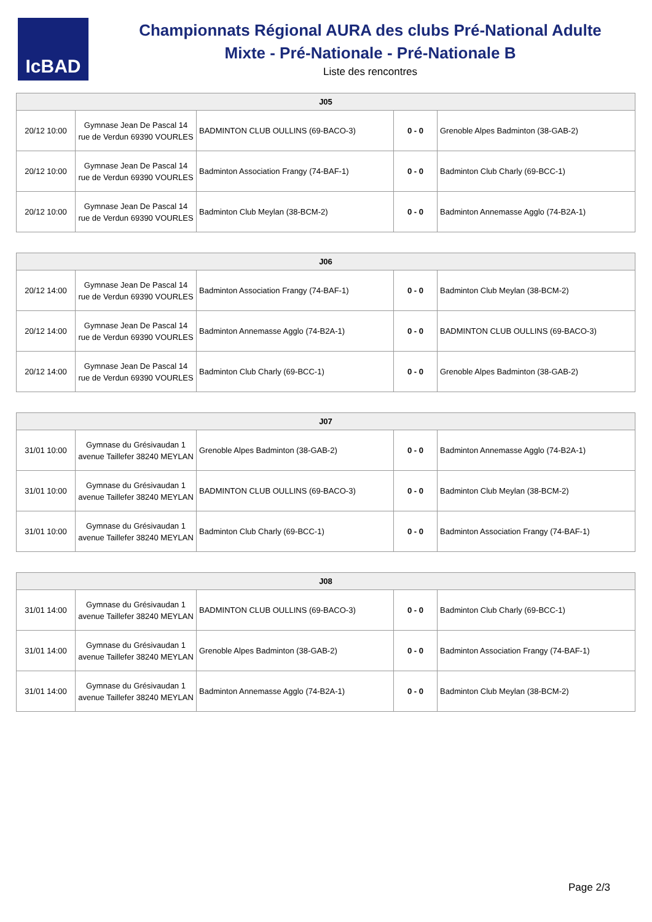IcBAD
Championnats Régional AURA des clubs Pré-National Adulte
Mixte - Pré-Nationale - Pré-Nationale B
Liste des rencontres
| J05 | | | | |
| --- | --- | --- | --- | --- |
| 20/12 10:00 | Gymnase Jean De Pascal 14 rue de Verdun 69390 VOURLES | BADMINTON CLUB OULLINS (69-BACO-3) | 0 - 0 | Grenoble Alpes Badminton (38-GAB-2) |
| 20/12 10:00 | Gymnase Jean De Pascal 14 rue de Verdun 69390 VOURLES | Badminton Association Frangy (74-BAF-1) | 0 - 0 | Badminton Club Charly (69-BCC-1) |
| 20/12 10:00 | Gymnase Jean De Pascal 14 rue de Verdun 69390 VOURLES | Badminton Club Meylan (38-BCM-2) | 0 - 0 | Badminton Annemasse Agglo (74-B2A-1) |
| J06 | | | | |
| --- | --- | --- | --- | --- |
| 20/12 14:00 | Gymnase Jean De Pascal 14 rue de Verdun 69390 VOURLES | Badminton Association Frangy (74-BAF-1) | 0 - 0 | Badminton Club Meylan (38-BCM-2) |
| 20/12 14:00 | Gymnase Jean De Pascal 14 rue de Verdun 69390 VOURLES | Badminton Annemasse Agglo (74-B2A-1) | 0 - 0 | BADMINTON CLUB OULLINS (69-BACO-3) |
| 20/12 14:00 | Gymnase Jean De Pascal 14 rue de Verdun 69390 VOURLES | Badminton Club Charly (69-BCC-1) | 0 - 0 | Grenoble Alpes Badminton (38-GAB-2) |
| J07 | | | | |
| --- | --- | --- | --- | --- |
| 31/01 10:00 | Gymnase du Grésivaudan 1 avenue Taillefer 38240 MEYLAN | Grenoble Alpes Badminton (38-GAB-2) | 0 - 0 | Badminton Annemasse Agglo (74-B2A-1) |
| 31/01 10:00 | Gymnase du Grésivaudan 1 avenue Taillefer 38240 MEYLAN | BADMINTON CLUB OULLINS (69-BACO-3) | 0 - 0 | Badminton Club Meylan (38-BCM-2) |
| 31/01 10:00 | Gymnase du Grésivaudan 1 avenue Taillefer 38240 MEYLAN | Badminton Club Charly (69-BCC-1) | 0 - 0 | Badminton Association Frangy (74-BAF-1) |
| J08 | | | | |
| --- | --- | --- | --- | --- |
| 31/01 14:00 | Gymnase du Grésivaudan 1 avenue Taillefer 38240 MEYLAN | BADMINTON CLUB OULLINS (69-BACO-3) | 0 - 0 | Badminton Club Charly (69-BCC-1) |
| 31/01 14:00 | Gymnase du Grésivaudan 1 avenue Taillefer 38240 MEYLAN | Grenoble Alpes Badminton (38-GAB-2) | 0 - 0 | Badminton Association Frangy (74-BAF-1) |
| 31/01 14:00 | Gymnase du Grésivaudan 1 avenue Taillefer 38240 MEYLAN | Badminton Annemasse Agglo (74-B2A-1) | 0 - 0 | Badminton Club Meylan (38-BCM-2) |
Page 2/3